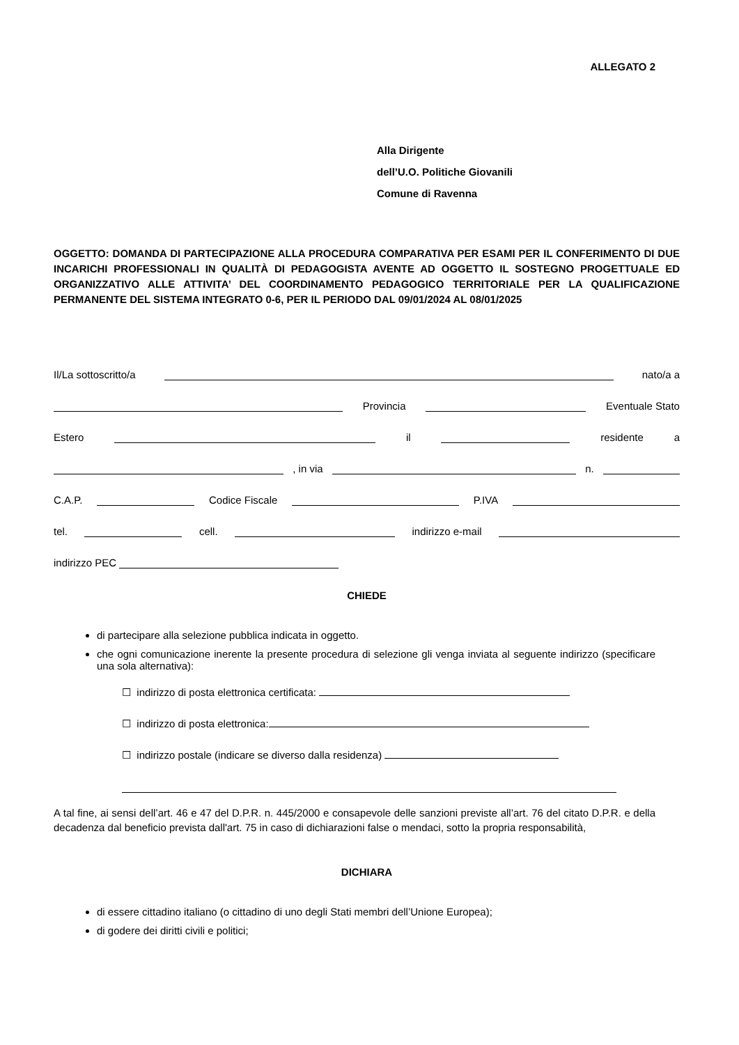ALLEGATO 2
Alla Dirigente
dell’U.O. Politiche Giovanili
Comune di Ravenna
OGGETTO: DOMANDA DI PARTECIPAZIONE ALLA PROCEDURA COMPARATIVA PER ESAMI PER IL CONFERIMENTO DI DUE INCARICHI PROFESSIONALI IN QUALITÀ DI PEDAGOGISTA AVENTE AD OGGETTO IL SOSTEGNO PROGETTUALE ED ORGANIZZATIVO ALLE ATTIVITA’ DEL COORDINAMENTO PEDAGOGICO TERRITORIALE PER LA QUALIFICAZIONE PERMANENTE DEL SISTEMA INTEGRATO 0-6, PER IL PERIODO DAL 09/01/2024 AL 08/01/2025
Il/La sottoscritto/a nato/a a
Provincia Eventuale Stato
Estero il residente a
, in via n.
C.A.P. Codice Fiscale P.IVA
tel. cell. indirizzo e-mail
indirizzo PEC
CHIEDE
di partecipare alla selezione pubblica indicata in oggetto.
che ogni comunicazione inerente la presente procedura di selezione gli venga inviata al seguente indirizzo (specificare una sola alternativa):
☐ indirizzo di posta elettronica certificata:
☐ indirizzo di posta elettronica:
☐ indirizzo postale (indicare se diverso dalla residenza)
A tal fine, ai sensi dell’art. 46 e 47 del D.P.R. n. 445/2000 e consapevole delle sanzioni previste all’art. 76 del citato D.P.R. e della decadenza dal beneficio prevista dall'art. 75 in caso di dichiarazioni false o mendaci, sotto la propria responsabilità,
DICHIARA
di essere cittadino italiano (o cittadino di uno degli Stati membri dell’Unione Europea);
di godere dei diritti civili e politici;